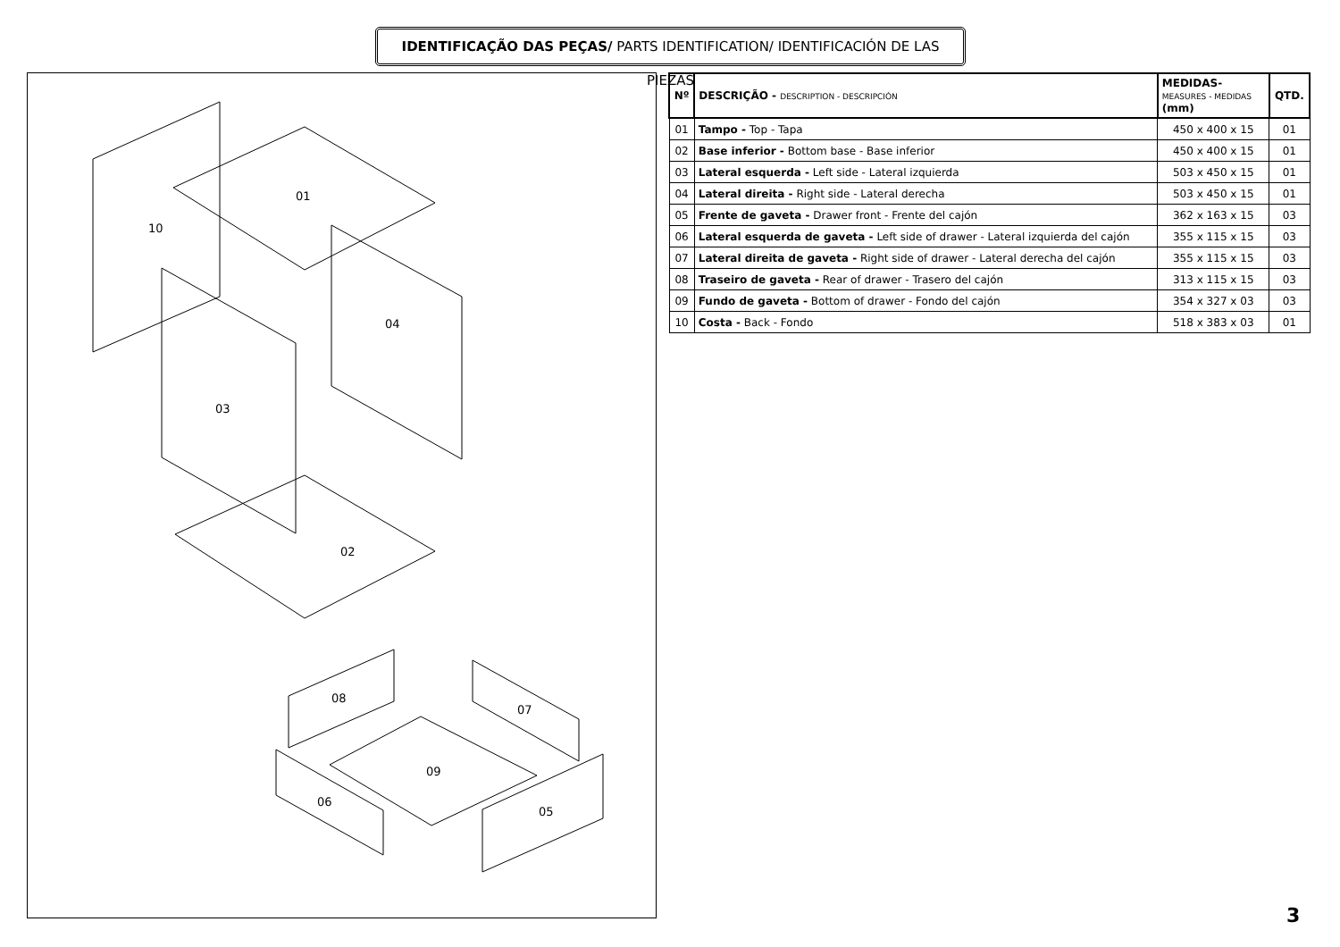IDENTIFICAÇÃO DAS PEÇAS/ PARTS IDENTIFICATION/ IDENTIFICACIÓN DE LAS PIEZAS
01
10
04
03
02
08
07
09
06
05
| Nº | DESCRIÇÃO - DESCRIPTION - DESCRIPCIÓN | MEDIDAS- MEASURES - MEDIDAS (mm) | QTD. |
| --- | --- | --- | --- |
| 01 | Tampo - Top - Tapa | 450 x 400 x 15 | 01 |
| 02 | Base inferior - Bottom base - Base inferior | 450 x 400 x 15 | 01 |
| 03 | Lateral esquerda - Left side - Lateral izquierda | 503 x 450 x 15 | 01 |
| 04 | Lateral direita - Right side - Lateral derecha | 503 x 450 x 15 | 01 |
| 05 | Frente de gaveta - Drawer front - Frente del cajón | 362 x 163 x 15 | 03 |
| 06 | Lateral esquerda de gaveta - Left side of drawer - Lateral izquierda del cajón | 355 x 115 x 15 | 03 |
| 07 | Lateral direita de gaveta - Right side of drawer - Lateral derecha del cajón | 355 x 115 x 15 | 03 |
| 08 | Traseiro de gaveta - Rear of drawer - Trasero del cajón | 313 x 115 x 15 | 03 |
| 09 | Fundo de gaveta - Bottom of drawer - Fondo del cajón | 354 x 327 x 03 | 03 |
| 10 | Costa - Back - Fondo | 518 x 383 x 03 | 01 |
3